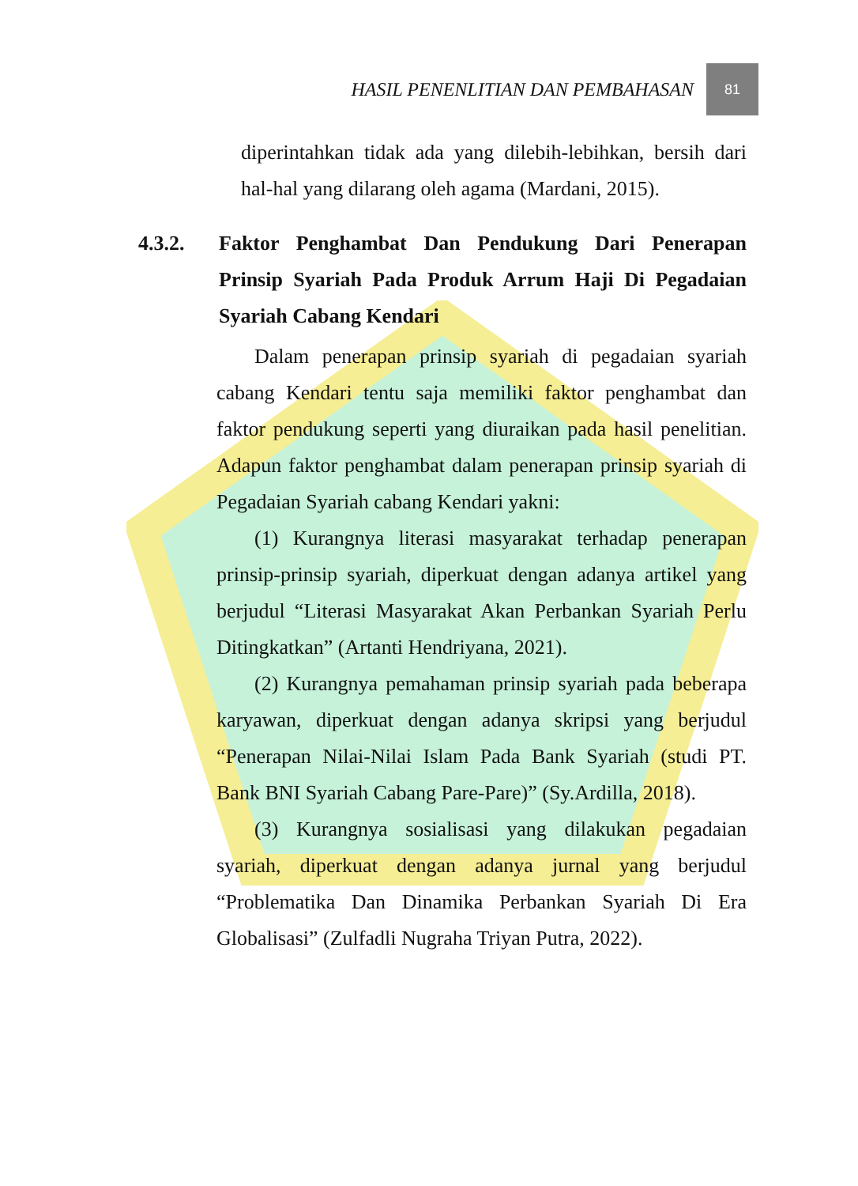HASIL PENENLITIAN DAN PEMBAHASAN
81
diperintahkan tidak ada yang dilebih-lebihkan, bersih dari hal-hal yang dilarang oleh agama (Mardani, 2015).
4.3.2. Faktor Penghambat Dan Pendukung Dari Penerapan Prinsip Syariah Pada Produk Arrum Haji Di Pegadaian Syariah Cabang Kendari
Dalam penerapan prinsip syariah di pegadaian syariah cabang Kendari tentu saja memiliki faktor penghambat dan faktor pendukung seperti yang diuraikan pada hasil penelitian. Adapun faktor penghambat dalam penerapan prinsip syariah di Pegadaian Syariah cabang Kendari yakni:
(1) Kurangnya literasi masyarakat terhadap penerapan prinsip-prinsip syariah, diperkuat dengan adanya artikel yang berjudul “Literasi Masyarakat Akan Perbankan Syariah Perlu Ditingkatkan” (Artanti Hendriyana, 2021).
(2) Kurangnya pemahaman prinsip syariah pada beberapa karyawan, diperkuat dengan adanya skripsi yang berjudul “Penerapan Nilai-Nilai Islam Pada Bank Syariah (studi PT. Bank BNI Syariah Cabang Pare-Pare)” (Sy.Ardilla, 2018).
(3) Kurangnya sosialisasi yang dilakukan pegadaian syariah, diperkuat dengan adanya jurnal yang berjudul “Problematika Dan Dinamika Perbankan Syariah Di Era Globalisasi” (Zulfadli Nugraha Triyan Putra, 2022).